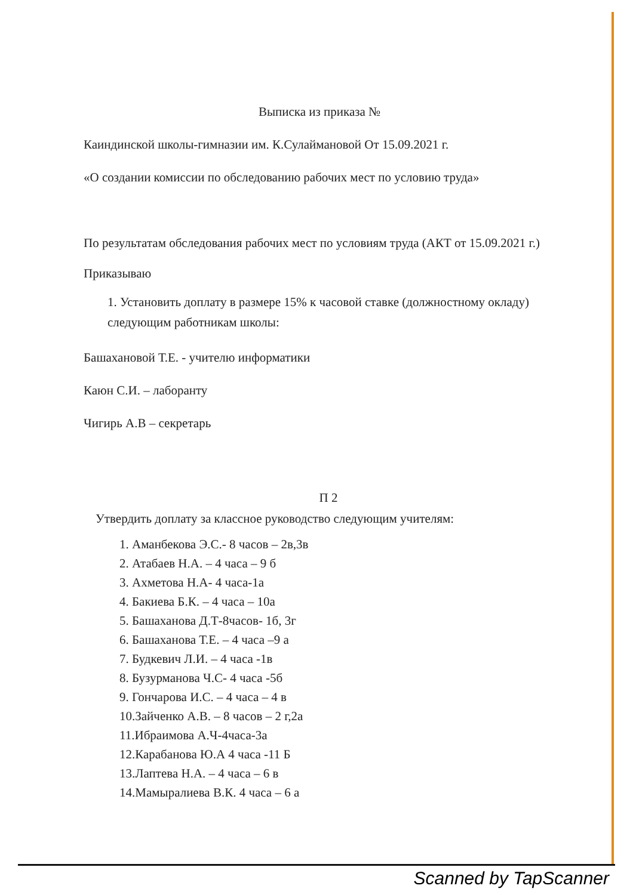Выписка из приказа №
Каиндинской школы-гимназии им. К.Сулаймановой От 15.09.2021 г.
«О создании комиссии по обследованию рабочих мест по условию труда»
По результатам обследования рабочих мест по условиям труда (АКТ от 15.09.2021 г.)
Приказываю
1. Установить доплату в размере 15% к часовой ставке (должностному окладу) следующим работникам школы:
Башахановой Т.Е. - учителю информатики
Каюн С.И. – лаборанту
Чигирь А.В – секретарь
П 2
Утвердить доплату за классное руководство следующим учителям:
1. Аманбекова Э.С.- 8 часов – 2в,3в
2. Атабаев Н.А. – 4 часа – 9 б
3. Ахметова Н.А- 4 часа-1а
4. Бакиева Б.К. – 4 часа – 10а
5. Башаханова Д.Т-8часов- 1б, 3г
6. Башаханова Т.Е. – 4 часа –9 а
7. Будкевич Л.И. – 4 часа -1в
8. Бузурманова Ч.С- 4 часа -5б
9. Гончарова И.С. – 4 часа – 4 в
10.Зайченко А.В. – 8 часов – 2 г,2а
11.Ибраимова А.Ч-4часа-3а
12.Карабанова Ю.А 4 часа -11 Б
13.Лаптева Н.А. – 4 часа – 6 в
14.Мамыралиева В.К. 4 часа – 6 а
Scanned by TapScanner